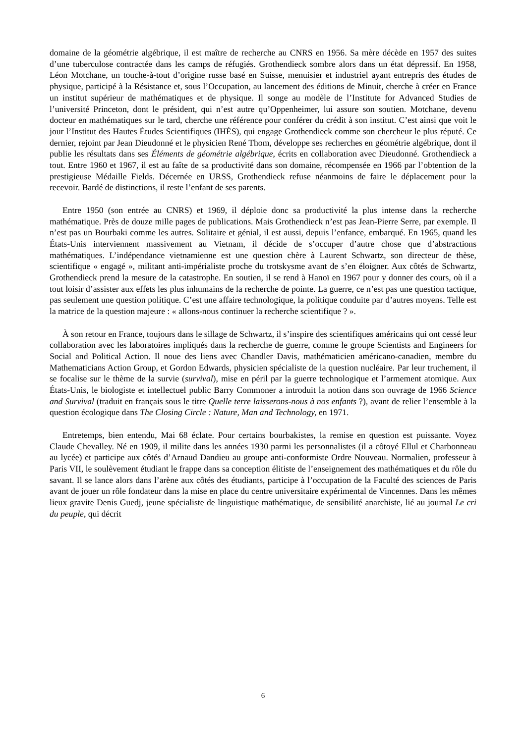domaine de la géométrie algébrique, il est maître de recherche au CNRS en 1956. Sa mère décède en 1957 des suites d’une tuberculose contractée dans les camps de réfugiés. Grothendieck sombre alors dans un état dépressif. En 1958, Léon Motchane, un touche-à-tout d’origine russe basé en Suisse, menuisier et industriel ayant entrepris des études de physique, participé à la Résistance et, sous l’Occupation, au lancement des éditions de Minuit, cherche à créer en France un institut supérieur de mathématiques et de physique. Il songe au modèle de l’Institute for Advanced Studies de l’université Princeton, dont le président, qui n’est autre qu’Oppenheimer, lui assure son soutien. Motchane, devenu docteur en mathématiques sur le tard, cherche une référence pour conférer du crédit à son institut. C’est ainsi que voit le jour l’Institut des Hautes Études Scientifiques (IHÉS), qui engage Grothendieck comme son chercheur le plus réputé. Ce dernier, rejoint par Jean Dieudonné et le physicien René Thom, développe ses recherches en géométrie algébrique, dont il publie les résultats dans ses Éléments de géométrie algébrique, écrits en collaboration avec Dieudonné. Grothendieck a tout. Entre 1960 et 1967, il est au faîte de sa productivité dans son domaine, récompensée en 1966 par l’obtention de la prestigieuse Médaille Fields. Décernée en URSS, Grothendieck refuse néanmoins de faire le déplacement pour la recevoir. Bardé de distinctions, il reste l’enfant de ses parents.
Entre 1950 (son entrée au CNRS) et 1969, il déploie donc sa productivité la plus intense dans la recherche mathématique. Près de douze mille pages de publications. Mais Grothendieck n’est pas Jean-Pierre Serre, par exemple. Il n’est pas un Bourbaki comme les autres. Solitaire et génial, il est aussi, depuis l’enfance, embarqué. En 1965, quand les États-Unis interviennent massivement au Vietnam, il décide de s’occuper d’autre chose que d’abstractions mathématiques. L’indépendance vietnamienne est une question chère à Laurent Schwartz, son directeur de thèse, scientifique « engagé », militant anti-impérialiste proche du trotskysme avant de s’en éloigner. Aux côtés de Schwartz, Grothendieck prend la mesure de la catastrophe. En soutien, il se rend à Hanoï en 1967 pour y donner des cours, où il a tout loisir d’assister aux effets les plus inhumains de la recherche de pointe. La guerre, ce n’est pas une question tactique, pas seulement une question politique. C’est une affaire technologique, la politique conduite par d’autres moyens. Telle est la matrice de la question majeure : « allons-nous continuer la recherche scientifique ? ».
À son retour en France, toujours dans le sillage de Schwartz, il s’inspire des scientifiques américains qui ont cessé leur collaboration avec les laboratoires impliqués dans la recherche de guerre, comme le groupe Scientists and Engineers for Social and Political Action. Il noue des liens avec Chandler Davis, mathématicien américano-canadien, membre du Mathematicians Action Group, et Gordon Edwards, physicien spécialiste de la question nucléaire. Par leur truchement, il se focalise sur le thème de la survie (survival), mise en péril par la guerre technologique et l’armement atomique. Aux États-Unis, le biologiste et intellectuel public Barry Commoner a introduit la notion dans son ouvrage de 1966 Science and Survival (traduit en français sous le titre Quelle terre laisserons-nous à nos enfants ?), avant de relier l’ensemble à la question écologique dans The Closing Circle : Nature, Man and Technology, en 1971.
Entretemps, bien entendu, Mai 68 éclate. Pour certains bourbakistes, la remise en question est puissante. Voyez Claude Chevalley. Né en 1909, il milite dans les années 1930 parmi les personnalistes (il a côtoyé Ellul et Charbonneau au lycée) et participe aux côtés d’Arnaud Dandieu au groupe anti-conformiste Ordre Nouveau. Normalien, professeur à Paris VII, le soulèvement étudiant le frappe dans sa conception élitiste de l’enseignement des mathématiques et du rôle du savant. Il se lance alors dans l’arène aux côtés des étudiants, participe à l’occupation de la Faculté des sciences de Paris avant de jouer un rôle fondateur dans la mise en place du centre universitaire expérimental de Vincennes. Dans les mêmes lieux gravite Denis Guedj, jeune spécialiste de linguistique mathématique, de sensibilité anarchiste, lié au journal Le cri du peuple, qui décrit
6